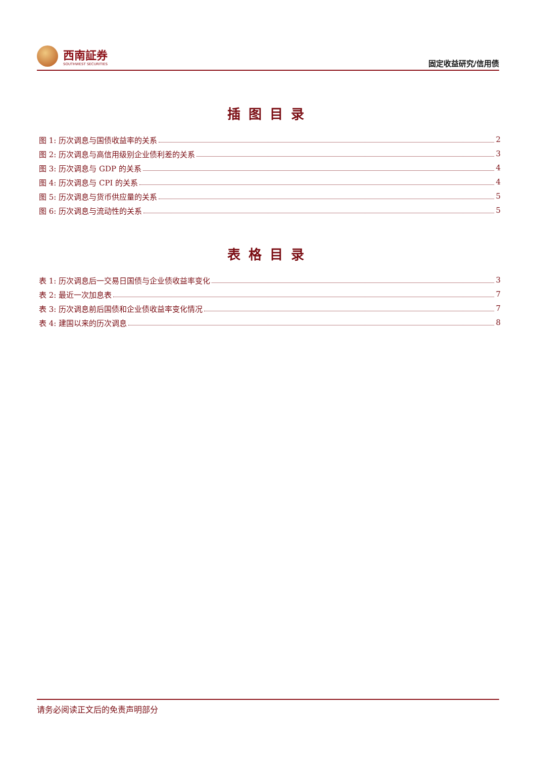西南証券
SOUTHWEST SECURITIES
固定收益研究/信用债
插图目录
图 1: 历次调息与国债收益率的关系 2
图 2: 历次调息与高信用级别企业债利差的关系 3
图 3: 历次调息与 GDP 的关系 4
图 4: 历次调息与 CPI 的关系 4
图 5: 历次调息与货币供应量的关系 5
图 6: 历次调息与流动性的关系 5
表格目录
表 1: 历次调息后一交易日国债与企业债收益率变化 3
表 2: 最近一次加息表 7
表 3: 历次调息前后国债和企业债收益率变化情况 7
表 4: 建国以来的历次调息 8
请务必阅读正文后的免责声明部分